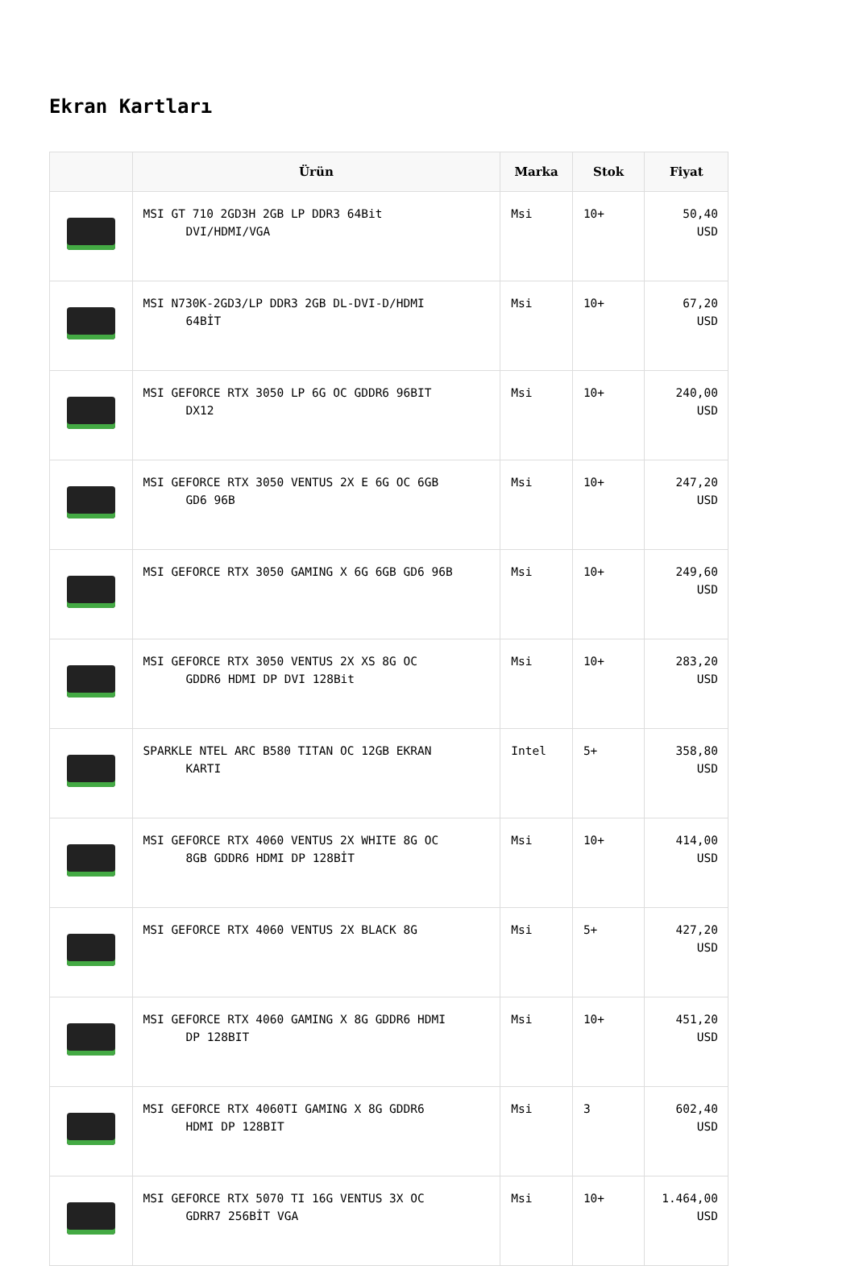Ekran Kartları
| | Ürün | Marka | Stok | Fiyat |
| --- | --- | --- | --- | --- |
| | MSI GT 710 2GD3H 2GB LP DDR3 64Bit DVI/HDMI/VGA | Msi | 10+ | 50,40 USD |
| | MSI N730K-2GD3/LP DDR3 2GB DL-DVI-D/HDMI 64BİT | Msi | 10+ | 67,20 USD |
| | MSI GEFORCE RTX 3050 LP 6G OC GDDR6 96BIT DX12 | Msi | 10+ | 240,00 USD |
| | MSI GEFORCE RTX 3050 VENTUS 2X E 6G OC 6GB GD6 96B | Msi | 10+ | 247,20 USD |
| | MSI GEFORCE RTX 3050 GAMING X 6G 6GB GD6 96B | Msi | 10+ | 249,60 USD |
| | MSI GEFORCE RTX 3050 VENTUS 2X XS 8G OC GDDR6 HDMI DP DVI 128Bit | Msi | 10+ | 283,20 USD |
| | SPARKLE NTEL ARC B580 TITAN OC 12GB EKRAN KARTI | Intel | 5+ | 358,80 USD |
| | MSI GEFORCE RTX 4060 VENTUS 2X WHITE 8G OC 8GB GDDR6 HDMI DP 128BİT | Msi | 10+ | 414,00 USD |
| | MSI GEFORCE RTX 4060 VENTUS 2X BLACK 8G | Msi | 5+ | 427,20 USD |
| | MSI GEFORCE RTX 4060 GAMING X 8G GDDR6 HDMI DP 128BIT | Msi | 10+ | 451,20 USD |
| | MSI GEFORCE RTX 4060TI GAMING X 8G GDDR6 HDMI DP 128BIT | Msi | 3 | 602,40 USD |
| | MSI GEFORCE RTX 5070 TI 16G VENTUS 3X OC GDRR7 256BİT VGA | Msi | 10+ | 1.464,00 USD |